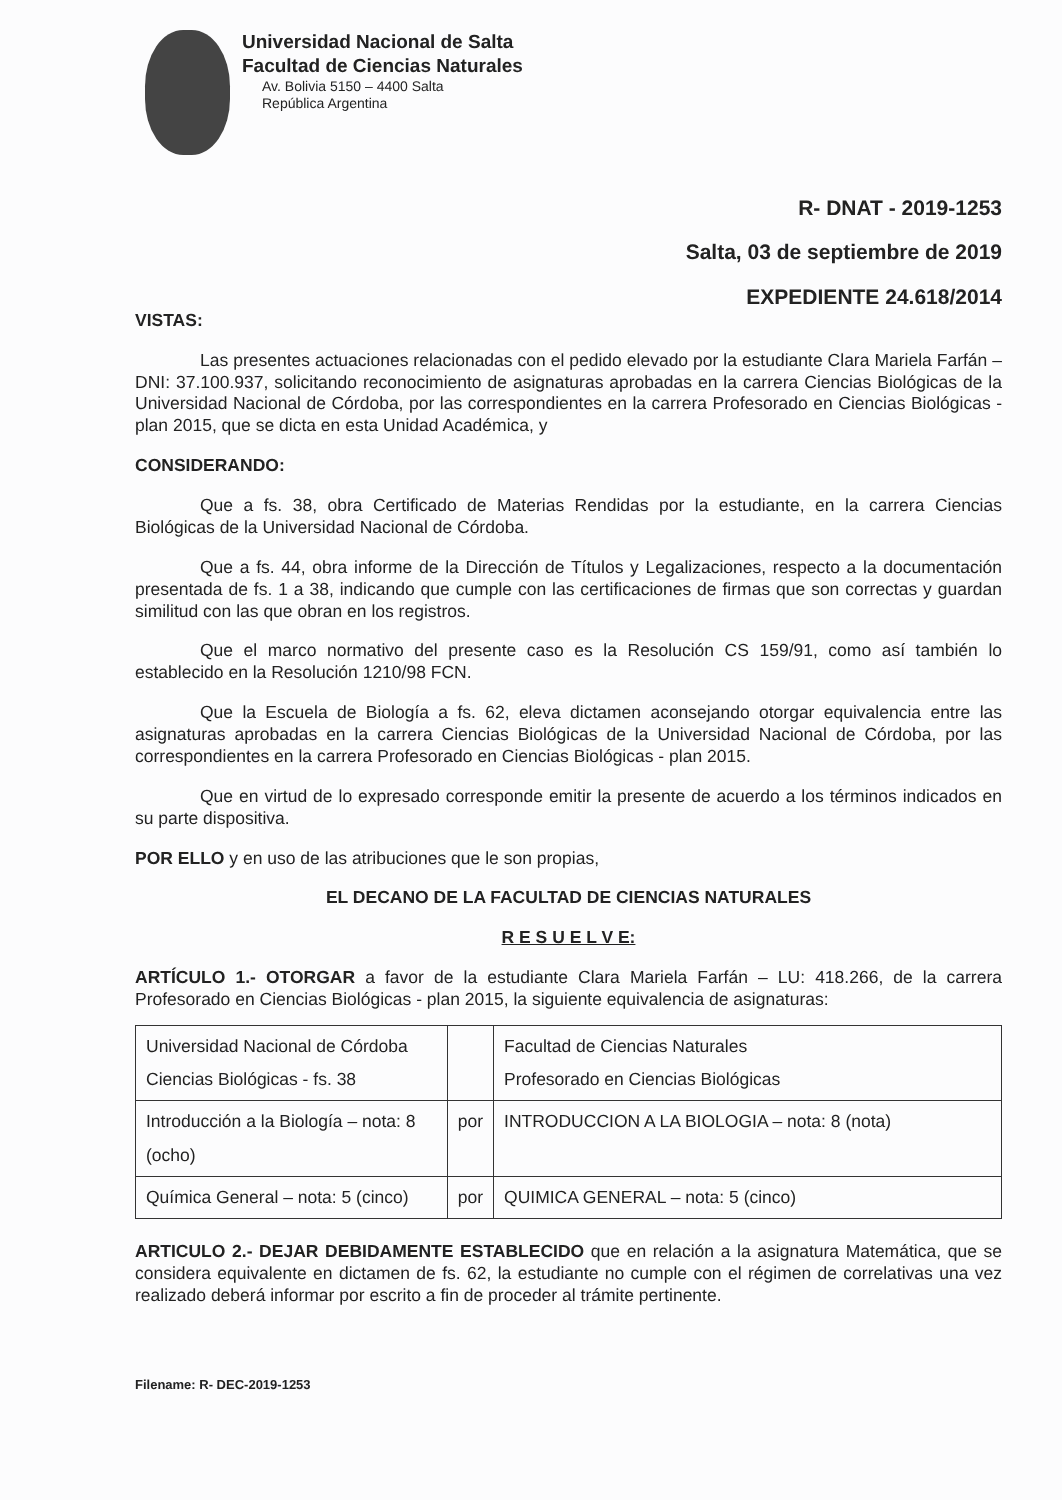Universidad Nacional de Salta
Facultad de Ciencias Naturales
Av. Bolivia 5150 – 4400 Salta
República Argentina
R- DNAT - 2019-1253
Salta, 03 de septiembre de 2019
EXPEDIENTE 24.618/2014
VISTAS:
Las presentes actuaciones relacionadas con el pedido elevado por la estudiante Clara Mariela Farfán – DNI: 37.100.937, solicitando reconocimiento de asignaturas aprobadas en la carrera Ciencias Biológicas de la Universidad Nacional de Córdoba, por las correspondientes en la carrera Profesorado en Ciencias Biológicas - plan 2015, que se dicta en esta Unidad Académica, y
CONSIDERANDO:
Que a fs. 38, obra Certificado de Materias Rendidas por la estudiante, en la carrera Ciencias Biológicas de la Universidad Nacional de Córdoba.
Que a fs. 44, obra informe de la Dirección de Títulos y Legalizaciones, respecto a la documentación presentada de fs. 1 a 38, indicando que cumple con las certificaciones de firmas que son correctas y guardan similitud con las que obran en los registros.
Que el marco normativo del presente caso es la Resolución CS 159/91, como así también lo establecido en la Resolución 1210/98 FCN.
Que la Escuela de Biología a fs. 62, eleva dictamen aconsejando otorgar equivalencia entre las asignaturas aprobadas en la carrera Ciencias Biológicas de la Universidad Nacional de Córdoba, por las correspondientes en la carrera Profesorado en Ciencias Biológicas - plan 2015.
Que en virtud de lo expresado corresponde emitir la presente de acuerdo a los términos indicados en su parte dispositiva.
POR ELLO y en uso de las atribuciones que le son propias,
EL DECANO DE LA FACULTAD DE CIENCIAS NATURALES
R E S U E L V E:
ARTÍCULO 1.- OTORGAR a favor de la estudiante Clara Mariela Farfán – LU: 418.266, de la carrera Profesorado en Ciencias Biológicas - plan 2015, la siguiente equivalencia de asignaturas:
| Universidad Nacional de Córdoba Ciencias Biológicas - fs. 38 | | Facultad de Ciencias Naturales Profesorado en Ciencias Biológicas |
| Introducción a la Biología – nota: 8 (ocho) | por | INTRODUCCION A LA BIOLOGIA – nota: 8 (nota) |
| Química General – nota: 5 (cinco) | por | QUIMICA GENERAL – nota: 5 (cinco) |
ARTICULO 2.- DEJAR DEBIDAMENTE ESTABLECIDO que en relación a la asignatura Matemática, que se considera equivalente en dictamen de fs. 62, la estudiante no cumple con el régimen de correlativas una vez realizado deberá informar por escrito a fin de proceder al trámite pertinente.
Filename: R- DEC-2019-1253